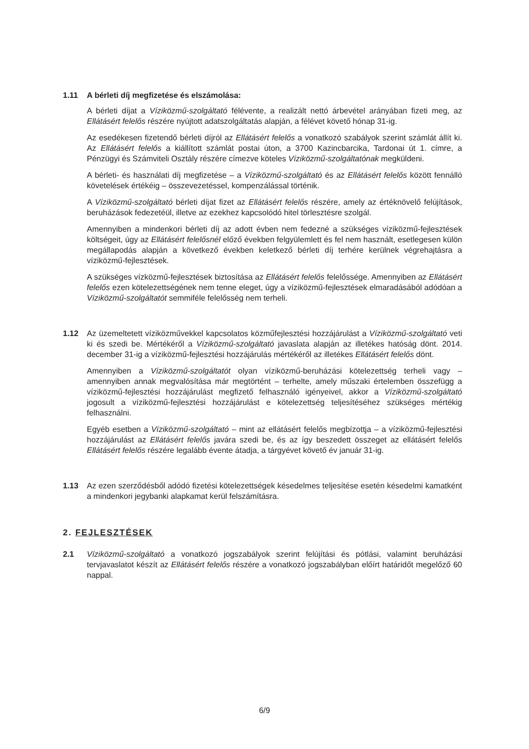1.11 A bérleti díj megfizetése és elszámolása:
A bérleti díjat a Víziközmű-szolgáltató félévente, a realizált nettó árbevétel arányában fizeti meg, az Ellátásért felelős részére nyújtott adatszolgáltatás alapján, a félévet követő hónap 31-ig.
Az esedékesen fizetendő bérleti díjról az Ellátásért felelős a vonatkozó szabályok szerint számlát állít ki. Az Ellátásért felelős a kiállított számlát postai úton, a 3700 Kazincbarcika, Tardonai út 1. címre, a Pénzügyi és Számviteli Osztály részére címezve köteles Víziközmű-szolgáltatónak megküldeni.
A bérleti- és használati díj megfizetése – a Víziközmű-szolgáltató és az Ellátásért felelős között fennálló követelések értékéig – összevezetéssel, kompenzálással történik.
A Víziközmű-szolgáltató bérleti díjat fizet az Ellátásért felelős részére, amely az értéknövelő felújítások, beruházások fedezetéül, illetve az ezekhez kapcsolódó hitel törlesztésre szolgál.
Amennyiben a mindenkori bérleti díj az adott évben nem fedezné a szükséges víziközmű-fejlesztések költségeit, úgy az Ellátásért felelősnél előző években felgyülemlett és fel nem használt, esetlegesen külön megállapodás alapján a következő években keletkező bérleti díj terhére kerülnek végrehajtásra a víziközmű-fejlesztések.
A szükséges vízközmű-fejlesztések biztosítása az Ellátásért felelős felelőssége. Amennyiben az Ellátásért felelős ezen kötelezettségének nem tenne eleget, úgy a víziközmű-fejlesztések elmaradásából adódóan a Víziközmű-szolgáltatót semmiféle felelősség nem terheli.
1.12 Az üzemeltetett víziközművekkel kapcsolatos közműfejlesztési hozzájárulást a Víziközmű-szolgáltató veti ki és szedi be. Mértékéről a Víziközmű-szolgáltató javaslata alapján az illetékes hatóság dönt. 2014. december 31-ig a víziközmű-fejlesztési hozzájárulás mértékéről az illetékes Ellátásért felelős dönt.
Amennyiben a Víziközmű-szolgáltatót olyan víziközmű-beruházási kötelezettség terheli vagy – amennyiben annak megvalósítása már megtörtént – terhelte, amely műszaki értelemben összefügg a víziközmű-fejlesztési hozzájárulást megfizető felhasználó igényeivel, akkor a Víziközmű-szolgáltató jogosult a víziközmű-fejlesztési hozzájárulást e kötelezettség teljesítéséhez szükséges mértékig felhasználni.
Egyéb esetben a Víziközmű-szolgáltató – mint az ellátásért felelős megbízottja – a víziközmű-fejlesztési hozzájárulást az Ellátásért felelős javára szedi be, és az így beszedett összeget az ellátásért felelős Ellátásért felelős részére legalább évente átadja, a tárgyévet követő év január 31-ig.
1.13 Az ezen szerződésből adódó fizetési kötelezettségek késedelmes teljesítése esetén késedelmi kamatként a mindenkori jegybanki alapkamat kerül felszámításra.
2. FEJLESZTÉSEK
2.1 Víziközmű-szolgáltató a vonatkozó jogszabályok szerint felújítási és pótlási, valamint beruházási tervjavaslatot készít az Ellátásért felelős részére a vonatkozó jogszabályban előírt határidőt megelőző 60 nappal.
6/9